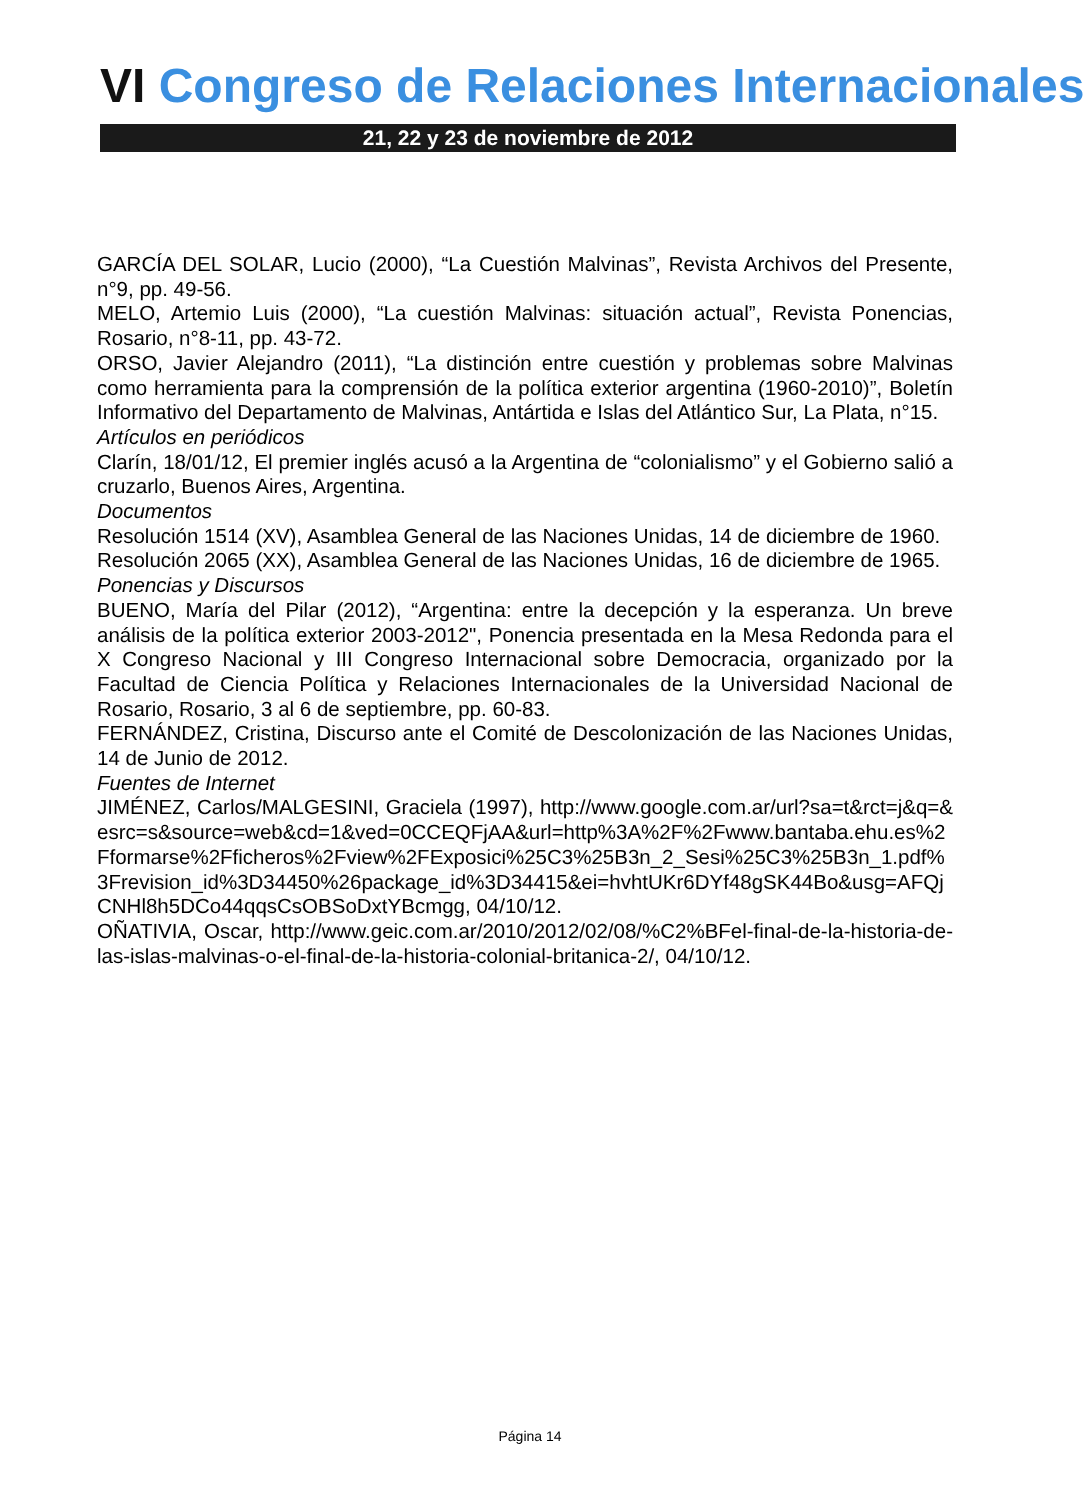VI Congreso de Relaciones Internacionales
21, 22 y 23 de noviembre de 2012
GARCÍA DEL SOLAR, Lucio (2000), “La Cuestión Malvinas”, Revista Archivos del Presente, n°9, pp. 49-56.
MELO, Artemio Luis (2000), “La cuestión Malvinas: situación actual”, Revista Ponencias, Rosario, n°8-11, pp. 43-72.
ORSO, Javier Alejandro (2011), “La distinción entre cuestión y problemas sobre Malvinas como herramienta para la comprensión de la política exterior argentina (1960-2010)”, Boletín Informativo del Departamento de Malvinas, Antártida e Islas del Atlántico Sur, La Plata, n°15.
Artículos en periódicos
Clarín, 18/01/12, El premier inglés acusó a la Argentina de “colonialismo” y el Gobierno salió a cruzarlo, Buenos Aires, Argentina.
Documentos
Resolución 1514 (XV), Asamblea General de las Naciones Unidas, 14 de diciembre de 1960.
Resolución 2065 (XX), Asamblea General de las Naciones Unidas, 16 de diciembre de 1965.
Ponencias y Discursos
BUENO, María del Pilar (2012), “Argentina: entre la decepción y la esperanza. Un breve análisis de la política exterior 2003-2012", Ponencia presentada en la Mesa Redonda para el X Congreso Nacional y III Congreso Internacional sobre Democracia, organizado por la Facultad de Ciencia Política y Relaciones Internacionales de la Universidad Nacional de Rosario, Rosario, 3 al 6 de septiembre, pp. 60-83.
FERNÁNDEZ, Cristina, Discurso ante el Comité de Descolonización de las Naciones Unidas, 14 de Junio de 2012.
Fuentes de Internet
JIMÉNEZ, Carlos/MALGESINI, Graciela (1997), http://www.google.com.ar/url?sa=t&rct=j&q=&esrc=s&source=web&cd=1&ved=0CCEQFjAA&url=http%3A%2F%2Fwww.bantaba.ehu.es%2Fformarse%2Fficheros%2Fview%2FExposici%25C3%25B3n_2_Sesi%25C3%25B3n_1.pdf%3Frevision_id%3D34450%26package_id%3D34415&ei=hvhtUKr6DYf48gSK44Bo&usg=AFQjCNHl8h5DCo44qqsCsOBSoDxtYBcmgg, 04/10/12.
OÑATIVIA, Oscar, http://www.geic.com.ar/2010/2012/02/08/%C2%BFel-final-de-la-historia-de-las-islas-malvinas-o-el-final-de-la-historia-colonial-britanica-2/, 04/10/12.
Página 14